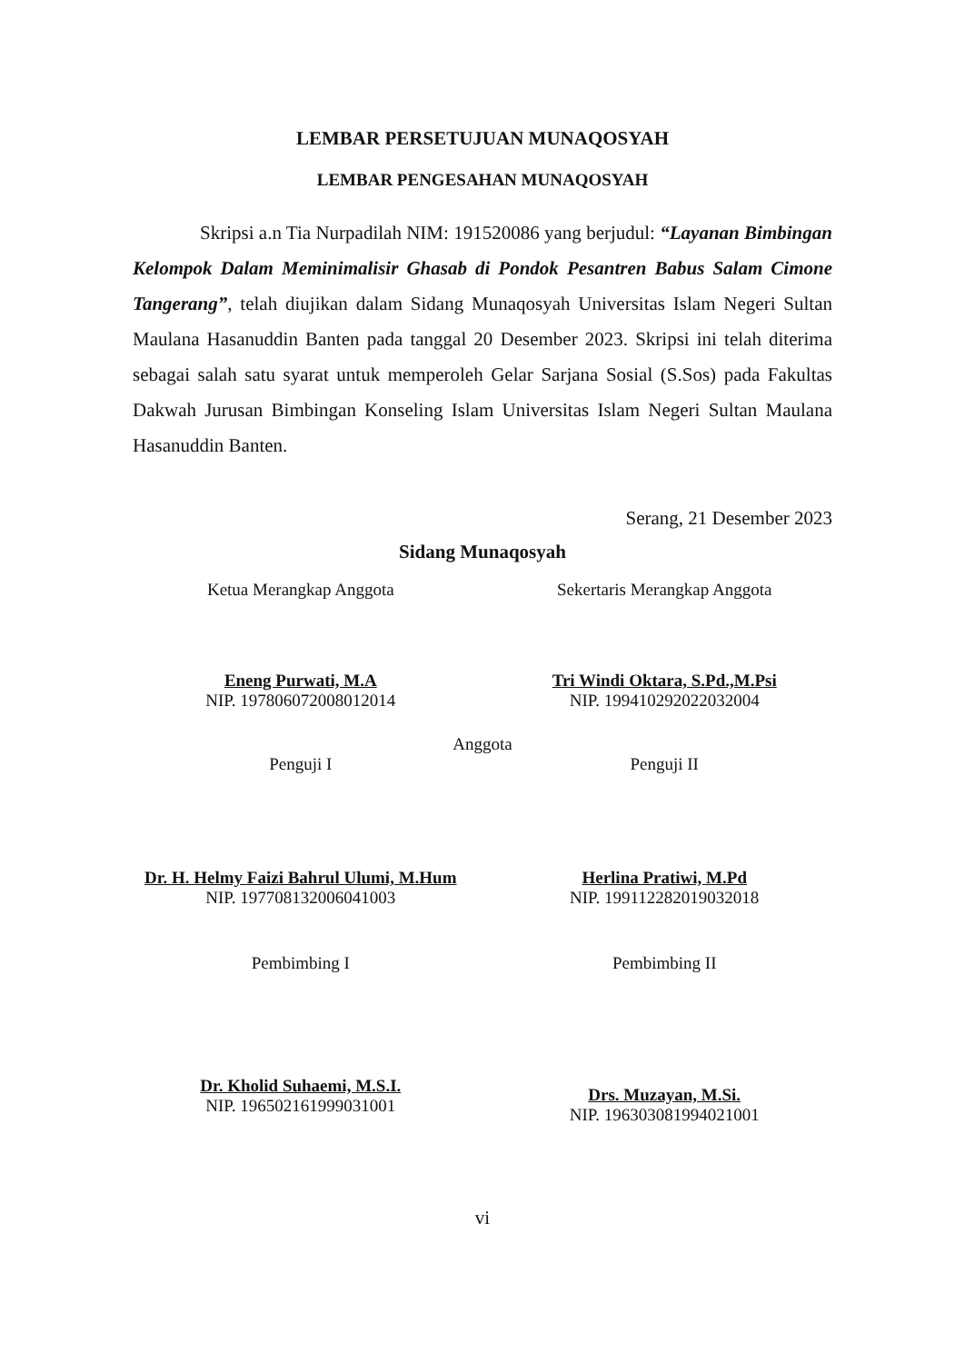LEMBAR PERSETUJUAN MUNAQOSYAH
LEMBAR PENGESAHAN MUNAQOSYAH
Skripsi a.n Tia Nurpadilah NIM: 191520086 yang berjudul: “Layanan Bimbingan Kelompok Dalam Meminimalisir Ghasab di Pondok Pesantren Babus Salam Cimone Tangerang”, telah diujikan dalam Sidang Munaqosyah Universitas Islam Negeri Sultan Maulana Hasanuddin Banten pada tanggal 20 Desember 2023. Skripsi ini telah diterima sebagai salah satu syarat untuk memperoleh Gelar Sarjana Sosial (S.Sos) pada Fakultas Dakwah Jurusan Bimbingan Konseling Islam Universitas Islam Negeri Sultan Maulana Hasanuddin Banten.
Serang, 21 Desember 2023
Sidang Munaqosyah
Ketua Merangkap Anggota
Eneng Purwati, M.A
NIP. 197806072008012014
Sekertaris Merangkap Anggota
Tri Windi Oktara, S.Pd.,M.Psi
NIP. 199410292022032004
Anggota
Penguji I
Dr. H. Helmy Faizi Bahrul Ulumi, M.Hum
NIP. 197708132006041003
Penguji II
Herlina Pratiwi, M.Pd
NIP. 199112282019032018
Pembimbing I
Dr. Kholid Suhaemi, M.S.I.
NIP. 196502161999031001
Pembimbing II
Drs. Muzayan, M.Si.
NIP. 196303081994021001
vi